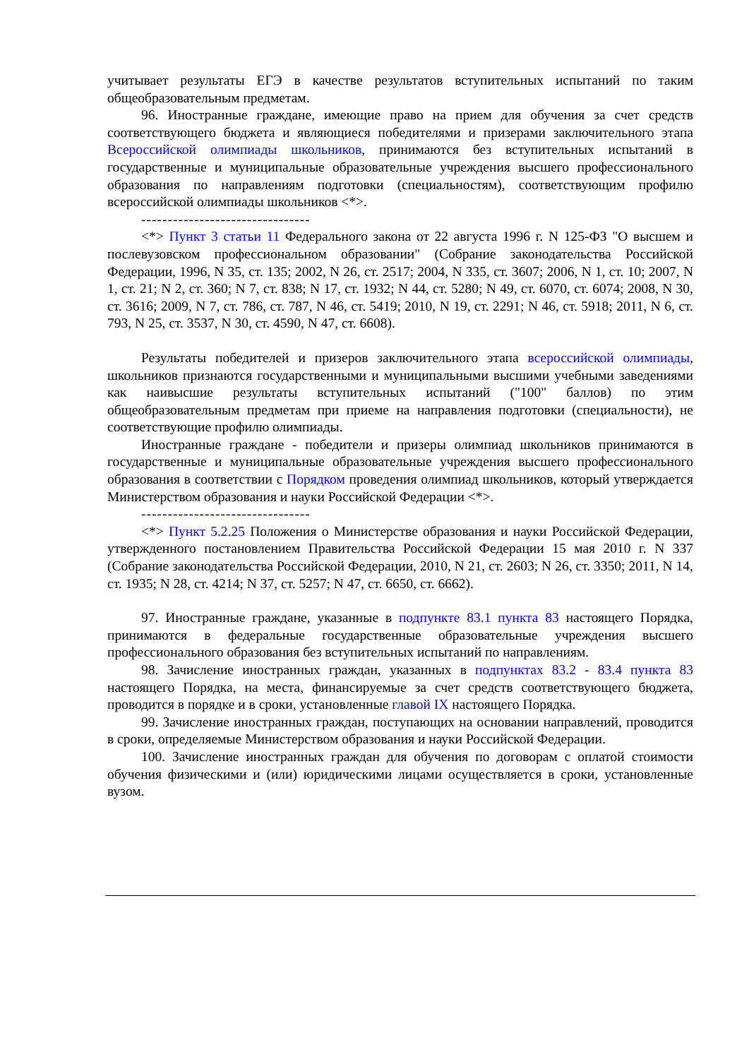учитывает результаты ЕГЭ в качестве результатов вступительных испытаний по таким общеобразовательным предметам.
96. Иностранные граждане, имеющие право на прием для обучения за счет средств соответствующего бюджета и являющиеся победителями и призерами заключительного этапа Всероссийской олимпиады школьников, принимаются без вступительных испытаний в государственные и муниципальные образовательные учреждения высшего профессионального образования по направлениям подготовки (специальностям), соответствующим профилю всероссийской олимпиады школьников <*>.
--------------------------------
<*> Пункт 3 статьи 11 Федерального закона от 22 августа 1996 г. N 125-ФЗ "О высшем и послевузовском профессиональном образовании" (Собрание законодательства Российской Федерации, 1996, N 35, ст. 135; 2002, N 26, ст. 2517; 2004, N 335, ст. 3607; 2006, N 1, ст. 10; 2007, N 1, ст. 21; N 2, ст. 360; N 7, ст. 838; N 17, ст. 1932; N 44, ст. 5280; N 49, ст. 6070, ст. 6074; 2008, N 30, ст. 3616; 2009, N 7, ст. 786, ст. 787, N 46, ст. 5419; 2010, N 19, ст. 2291; N 46, ст. 5918; 2011, N 6, ст. 793, N 25, ст. 3537, N 30, ст. 4590, N 47, ст. 6608).
Результаты победителей и призеров заключительного этапа всероссийской олимпиады, школьников признаются государственными и муниципальными высшими учебными заведениями как наивысшие результаты вступительных испытаний ("100" баллов) по этим общеобразовательным предметам при приеме на направления подготовки (специальности), не соответствующие профилю олимпиады.
Иностранные граждане - победители и призеры олимпиад школьников принимаются в государственные и муниципальные образовательные учреждения высшего профессионального образования в соответствии с Порядком проведения олимпиад школьников, который утверждается Министерством образования и науки Российской Федерации <*>.
--------------------------------
<*> Пункт 5.2.25 Положения о Министерстве образования и науки Российской Федерации, утвержденного постановлением Правительства Российской Федерации 15 мая 2010 г. N 337 (Собрание законодательства Российской Федерации, 2010, N 21, ст. 2603; N 26, ст. 3350; 2011, N 14, ст. 1935; N 28, ст. 4214; N 37, ст. 5257; N 47, ст. 6650, ст. 6662).
97. Иностранные граждане, указанные в подпункте 83.1 пункта 83 настоящего Порядка, принимаются в федеральные государственные образовательные учреждения высшего профессионального образования без вступительных испытаний по направлениям.
98. Зачисление иностранных граждан, указанных в подпунктах 83.2 - 83.4 пункта 83 настоящего Порядка, на места, финансируемые за счет средств соответствующего бюджета, проводится в порядке и в сроки, установленные главой IX настоящего Порядка.
99. Зачисление иностранных граждан, поступающих на основании направлений, проводится в сроки, определяемые Министерством образования и науки Российской Федерации.
100. Зачисление иностранных граждан для обучения по договорам с оплатой стоимости обучения физическими и (или) юридическими лицами осуществляется в сроки, установленные вузом.